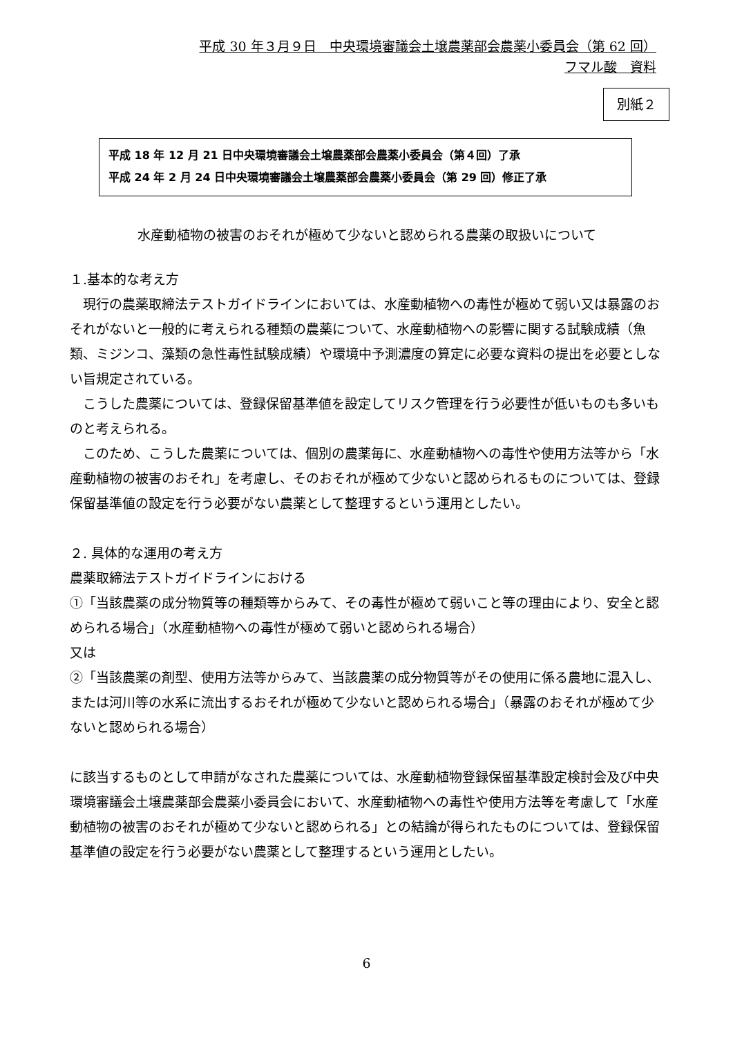平成 30 年３月９日　中央環境審議会土壌農薬部会農薬小委員会（第 62 回）
フマル酸　資料
別紙２
平成 18 年 12 月 21 日中央環境審議会土壌農薬部会農薬小委員会（第４回）了承
平成 24 年 2 月 24 日中央環境審議会土壌農薬部会農薬小委員会（第 29 回）修正了承
水産動植物の被害のおそれが極めて少ないと認められる農薬の取扱いについて
１.基本的な考え方
　現行の農薬取締法テストガイドラインにおいては、水産動植物への毒性が極めて弱い又は暴露のおそれがないと一般的に考えられる種類の農薬について、水産動植物への影響に関する試験成績（魚類、ミジンコ、藻類の急性毒性試験成績）や環境中予測濃度の算定に必要な資料の提出を必要としない旨規定されている。
　こうした農薬については、登録保留基準値を設定してリスク管理を行う必要性が低いものも多いものと考えられる。
　このため、こうした農薬については、個別の農薬毎に、水産動植物への毒性や使用方法等から「水産動植物の被害のおそれ」を考慮し、そのおそれが極めて少ないと認められるものについては、登録保留基準値の設定を行う必要がない農薬として整理するという運用としたい。
２. 具体的な運用の考え方
農薬取締法テストガイドラインにおける
①「当該農薬の成分物質等の種類等からみて、その毒性が極めて弱いこと等の理由により、安全と認められる場合」（水産動植物への毒性が極めて弱いと認められる場合）
又は
②「当該農薬の剤型、使用方法等からみて、当該農薬の成分物質等がその使用に係る農地に混入し、または河川等の水系に流出するおそれが極めて少ないと認められる場合」（暴露のおそれが極めて少ないと認められる場合）
に該当するものとして申請がなされた農薬については、水産動植物登録保留基準設定検討会及び中央環境審議会土壌農薬部会農薬小委員会において、水産動植物への毒性や使用方法等を考慮して「水産動植物の被害のおそれが極めて少ないと認められる」との結論が得られたものについては、登録保留基準値の設定を行う必要がない農薬として整理するという運用としたい。
6